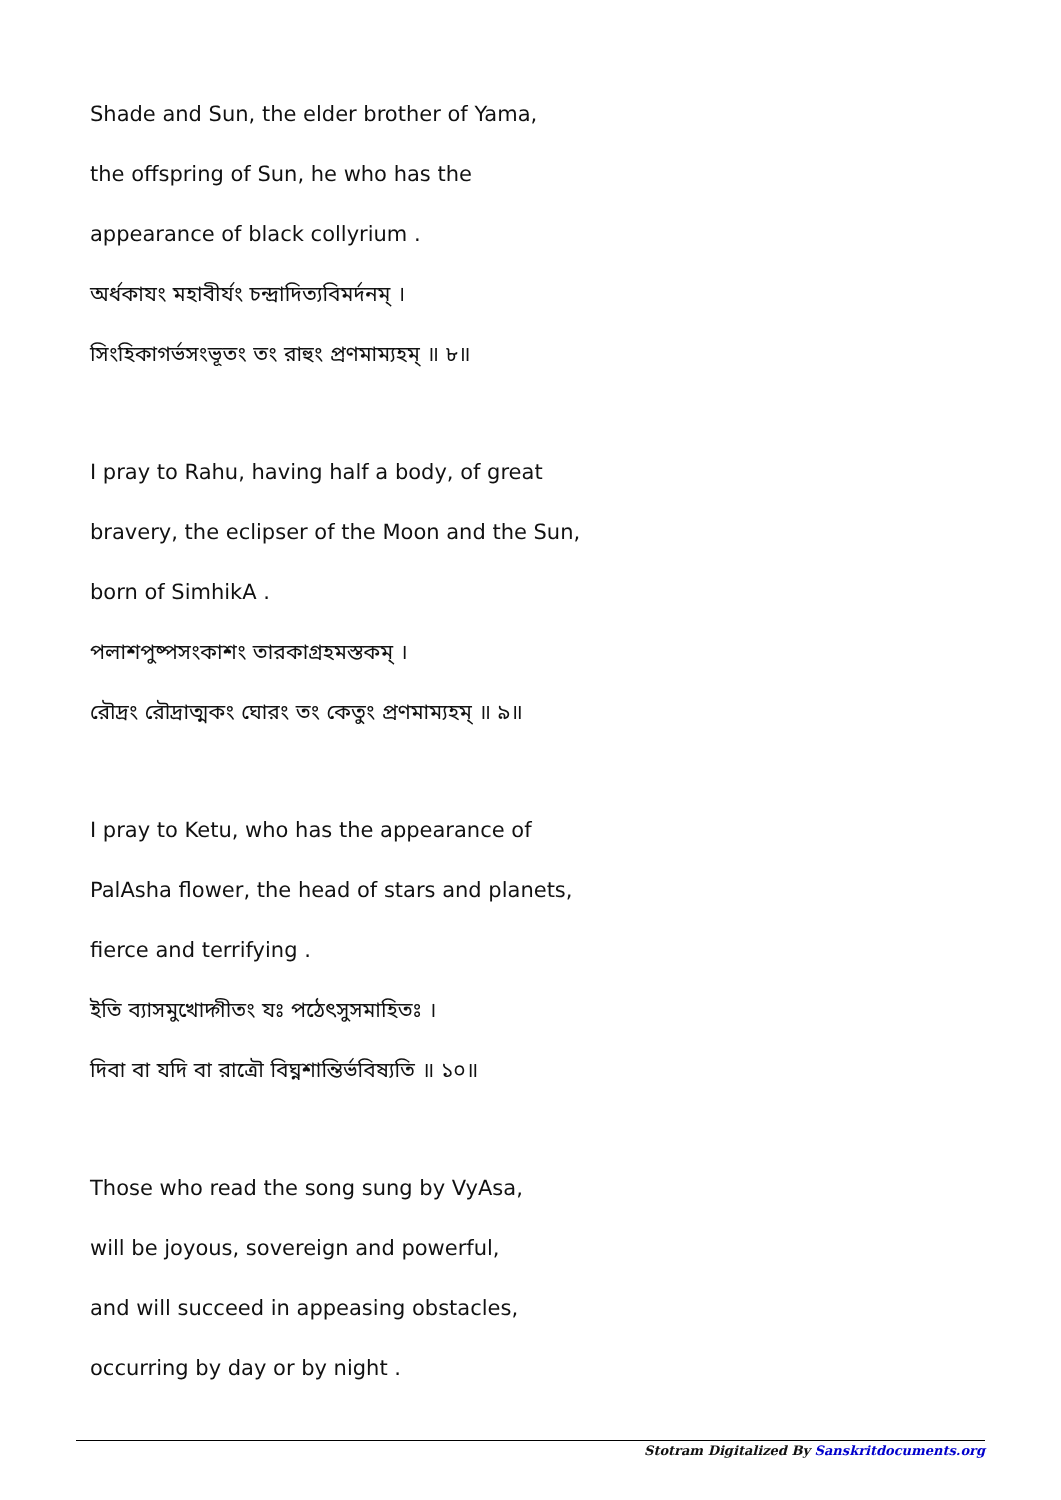Shade and Sun, the elder brother of Yama,
the offspring of Sun, he who has the
appearance of black collyrium .
অর্ধকাযং মহাবীর্যং চন্দ্রাদিত্যবিমর্দনম্ ।
সিংহিকাগর্ভসংভূতং তং রাহুং প্রণমাম্যহম্ ॥ ৮॥
I pray to Rahu, having half a body, of great
bravery, the eclipser of the Moon and the Sun,
born of SimhikA .
পলাশপুষ্পসংকাশং তারকাগ্রহমস্তকম্ ।
রৌদ্রং রৌদ্রাত্মকং ঘোরং তং কেতুং প্রণমাম্যহম্ ॥ ৯॥
I pray to Ketu, who has the appearance of
PalAsha flower, the head of stars and planets,
fierce and terrifying .
ইতি ব্যাসমুখোদ্গীতং যঃ পঠেৎসুসমাহিতঃ ।
দিবা বা যদি বা রাত্রৌ বিঘ্নশান্তির্ভবিষ্যতি ॥ ১০॥
Those who read the song sung by VyAsa,
will be joyous, sovereign and powerful,
and will succeed in appeasing obstacles,
occurring by day or by night .
Stotram Digitalized By Sanskritdocuments.org